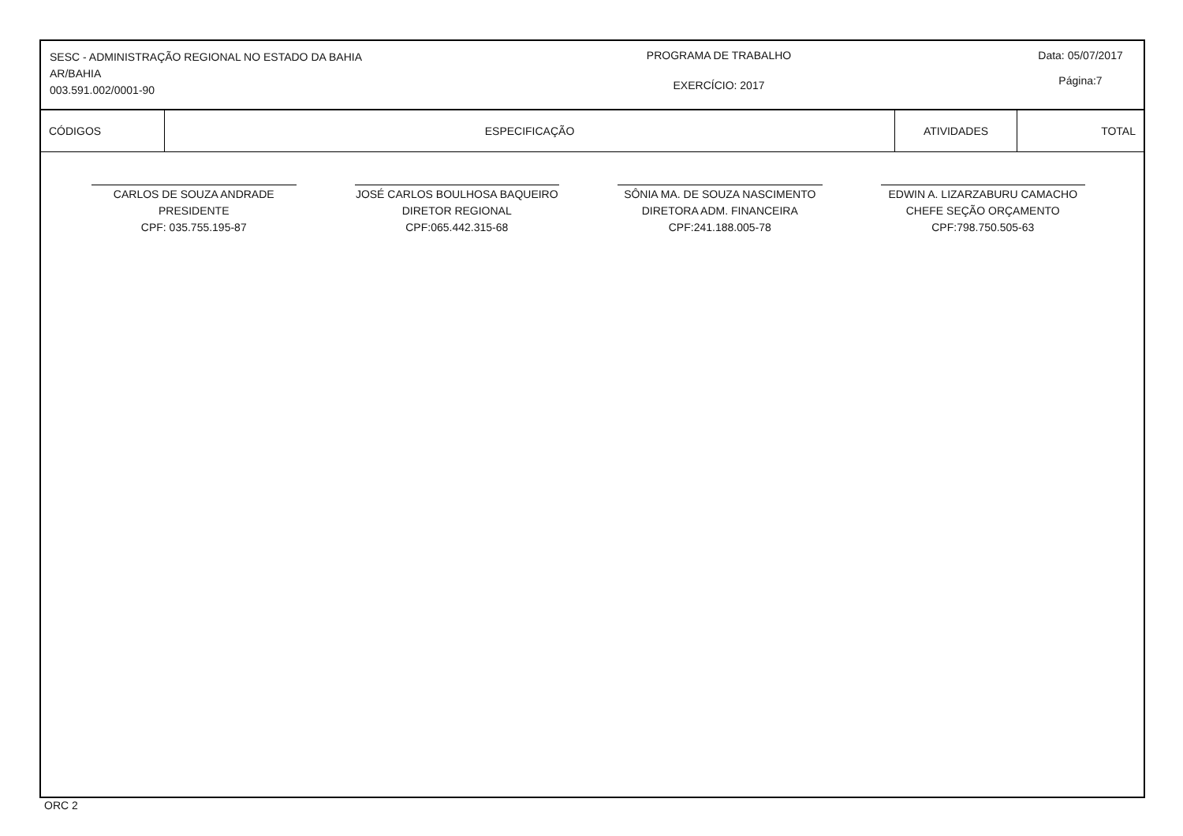SESC - ADMINISTRAÇÃO REGIONAL NO ESTADO DA BAHIA
AR/BAHIA
003.591.002/0001-90
PROGRAMA DE TRABALHO
EXERCÍCIO: 2017
Data: 05/07/2017
Página:7
| CÓDIGOS | ESPECIFICAÇÃO | ATIVIDADES | TOTAL |
| --- | --- | --- | --- |
CARLOS DE SOUZA ANDRADE
PRESIDENTE
CPF: 035.755.195-87
JOSÉ CARLOS BOULHOSA BAQUEIRO
DIRETOR REGIONAL
CPF:065.442.315-68
SÔNIA MA. DE SOUZA NASCIMENTO
DIRETORA ADM. FINANCEIRA
CPF:241.188.005-78
EDWIN A. LIZARZABURU CAMACHO
CHEFE SEÇÃO ORÇAMENTO
CPF:798.750.505-63
ORC 2